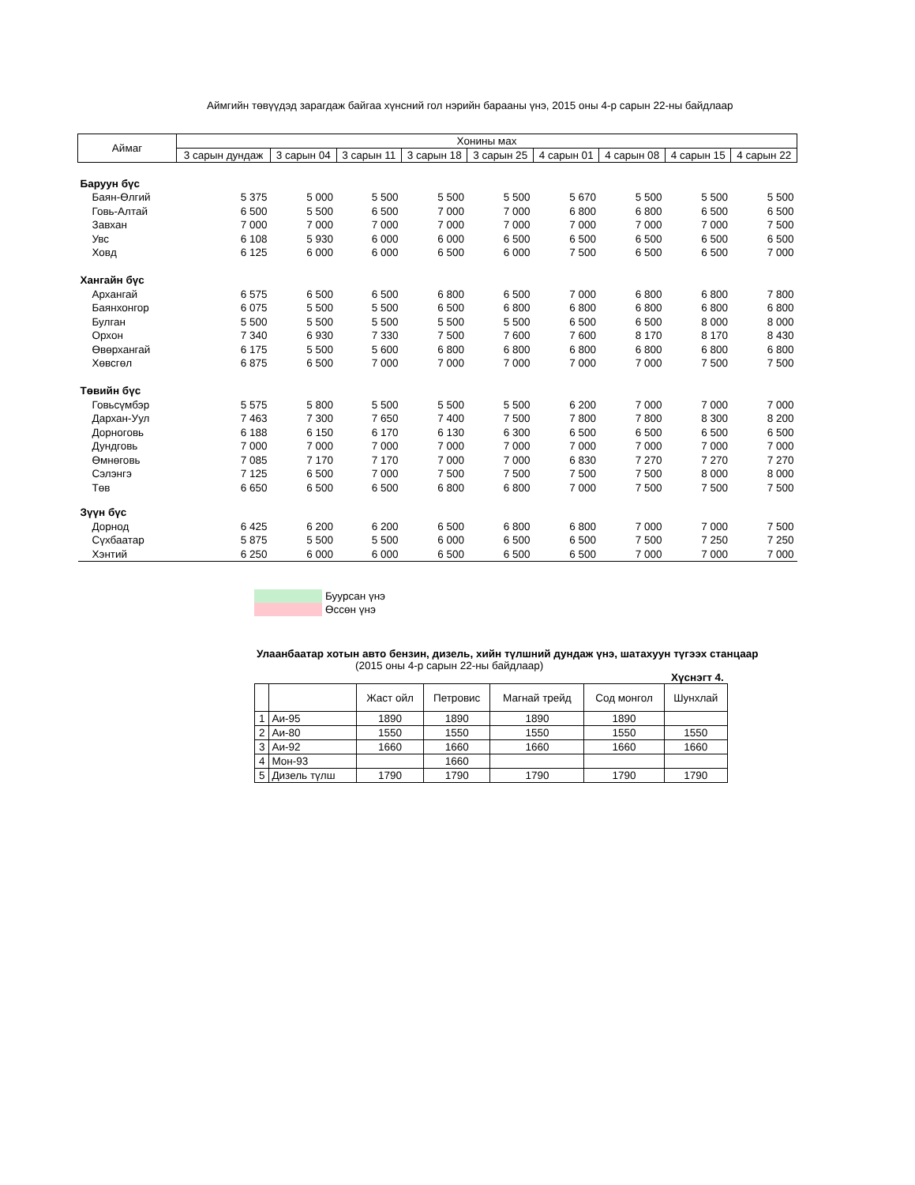Аймгийн төвүүдэд зарагдаж байгаа хүнсний гол нэрийн барааны үнэ, 2015 оны 4-р сарын 22-ны байдлаар
| Аймаг | Хонины мах | | | | | | | | |
| --- | --- | --- | --- | --- | --- | --- | --- | --- | --- |
| | 3 сарын дундаж | 3 сарын 04 | 3 сарын 11 | 3 сарын 18 | 3 сарын 25 | 4 сарын 01 | 4 сарын 08 | 4 сарын 15 | 4 сарын 22 |
| Баруун бүс | | | | | | | | | |
| Баян-Өлгий | 5 375 | 5 000 | 5 500 | 5 500 | 5 500 | 5 670 | 5 500 | 5 500 | 5 500 |
| Говь-Алтай | 6 500 | 5 500 | 6 500 | 7 000 | 7 000 | 6 800 | 6 800 | 6 500 | 6 500 |
| Завхан | 7 000 | 7 000 | 7 000 | 7 000 | 7 000 | 7 000 | 7 000 | 7 000 | 7 500 |
| Увс | 6 108 | 5 930 | 6 000 | 6 000 | 6 500 | 6 500 | 6 500 | 6 500 | 6 500 |
| Ховд | 6 125 | 6 000 | 6 000 | 6 500 | 6 000 | 7 500 | 6 500 | 6 500 | 7 000 |
| Хангайн бүс | | | | | | | | | |
| Архангай | 6 575 | 6 500 | 6 500 | 6 800 | 6 500 | 7 000 | 6 800 | 6 800 | 7 800 |
| Баянхонгор | 6 075 | 5 500 | 5 500 | 6 500 | 6 800 | 6 800 | 6 800 | 6 800 | 6 800 |
| Булган | 5 500 | 5 500 | 5 500 | 5 500 | 5 500 | 6 500 | 6 500 | 8 000 | 8 000 |
| Орхон | 7 340 | 6 930 | 7 330 | 7 500 | 7 600 | 7 600 | 8 170 | 8 170 | 8 430 |
| Өвөрхангай | 6 175 | 5 500 | 5 600 | 6 800 | 6 800 | 6 800 | 6 800 | 6 800 | 6 800 |
| Хөвсгөл | 6 875 | 6 500 | 7 000 | 7 000 | 7 000 | 7 000 | 7 000 | 7 500 | 7 500 |
| Төвийн бүс | | | | | | | | | |
| Говьсүмбэр | 5 575 | 5 800 | 5 500 | 5 500 | 5 500 | 6 200 | 7 000 | 7 000 | 7 000 |
| Дархан-Уул | 7 463 | 7 300 | 7 650 | 7 400 | 7 500 | 7 800 | 7 800 | 8 300 | 8 200 |
| Дорноговь | 6 188 | 6 150 | 6 170 | 6 130 | 6 300 | 6 500 | 6 500 | 6 500 | 6 500 |
| Дундговь | 7 000 | 7 000 | 7 000 | 7 000 | 7 000 | 7 000 | 7 000 | 7 000 | 7 000 |
| Өмнөговь | 7 085 | 7 170 | 7 170 | 7 000 | 7 000 | 6 830 | 7 270 | 7 270 | 7 270 |
| Сэлэнгэ | 7 125 | 6 500 | 7 000 | 7 500 | 7 500 | 7 500 | 7 500 | 8 000 | 8 000 |
| Төв | 6 650 | 6 500 | 6 500 | 6 800 | 6 800 | 7 000 | 7 500 | 7 500 | 7 500 |
| Зүүн бүс | | | | | | | | | |
| Дорнод | 6 425 | 6 200 | 6 200 | 6 500 | 6 800 | 6 800 | 7 000 | 7 000 | 7 500 |
| Сүхбаатар | 5 875 | 5 500 | 5 500 | 6 000 | 6 500 | 6 500 | 7 500 | 7 250 | 7 250 |
| Хэнтий | 6 250 | 6 000 | 6 000 | 6 500 | 6 500 | 6 500 | 7 000 | 7 000 | 7 000 |
Буурсан үнэ
Өссөн үнэ
Улаанбаатар хотын авто бензин, дизель, хийн түлшний дундаж үнэ, шатахуун түгээх станцаар
(2015 оны 4-р сарын 22-ны байдлаар)
Хүснэгт 4.
| | | Жаст ойл | Петровис | Магнай трейд | Сод монгол | Шунхлай |
| --- | --- | --- | --- | --- | --- | --- |
| 1 | Аи-95 | 1890 | 1890 | 1890 | 1890 | |
| 2 | Аи-80 | 1550 | 1550 | 1550 | 1550 | 1550 |
| 3 | Аи-92 | 1660 | 1660 | 1660 | 1660 | 1660 |
| 4 | Мон-93 | | 1660 | | | |
| 5 | Дизель түлш | 1790 | 1790 | 1790 | 1790 | 1790 |